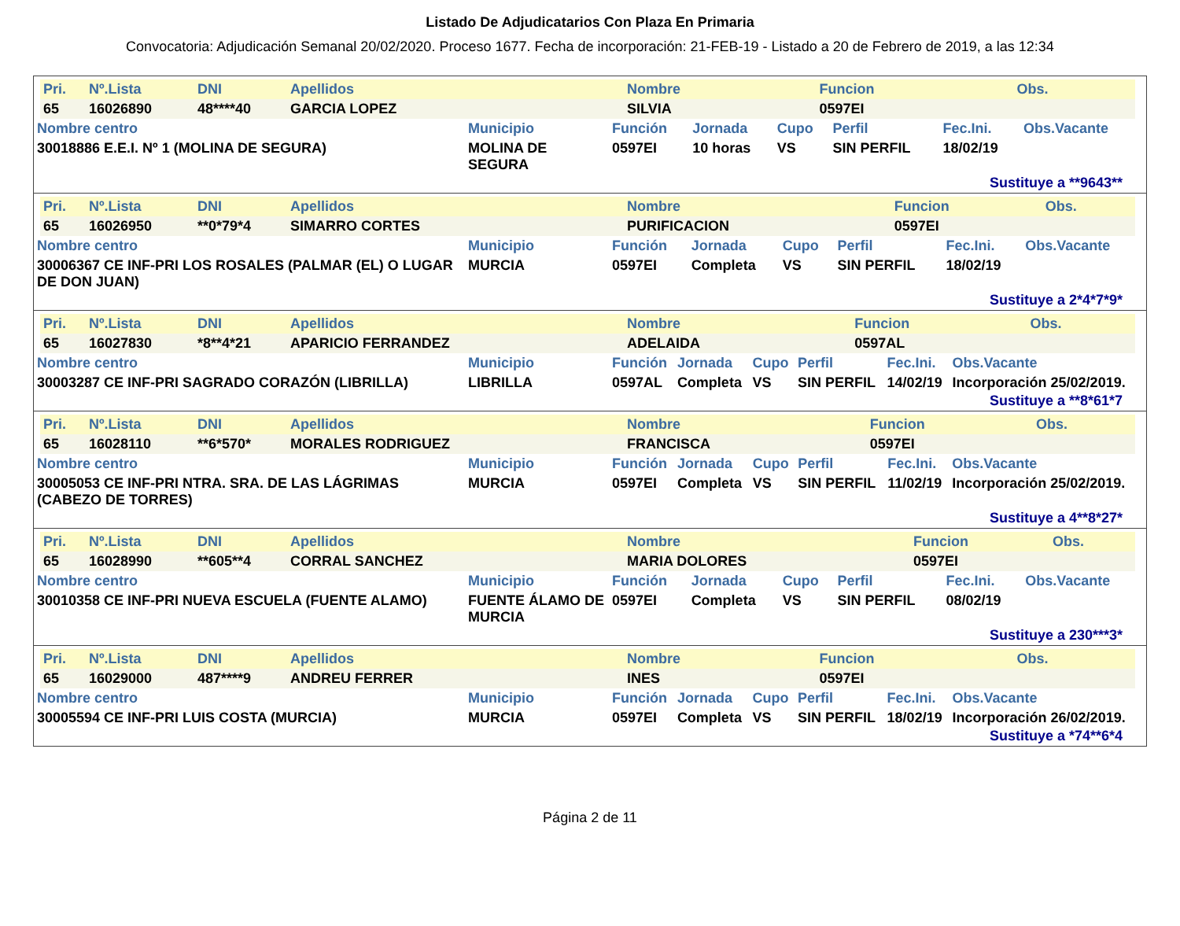Listado De Adjudicatarios Con Plaza En Primaria
Convocatoria: Adjudicación Semanal 20/02/2020. Proceso 1677. Fecha de incorporación: 21-FEB-19 - Listado a 20 de Febrero de 2019, a las 12:34
| Pri. | Nº.Lista | DNI | Apellidos | Nombre | Funcion | Obs. |
| --- | --- | --- | --- | --- | --- | --- |
| 65 | 16026890 | 48****40 | GARCIA LOPEZ | SILVIA | 0597EI | |
| Nombre centro | Municipio | Función | Jornada | Cupo | Perfil | Fec.Ini. | Obs.Vacante |
| --- | --- | --- | --- | --- | --- | --- | --- |
| 30018886 E.E.I. Nº 1 (MOLINA DE SEGURA) | MOLINA DE SEGURA | 0597EI | 10 horas | VS | SIN PERFIL | 18/02/19 | |
Sustituye a **9643**
| Pri. | Nº.Lista | DNI | Apellidos | Nombre | Funcion | Obs. |
| --- | --- | --- | --- | --- | --- | --- |
| 65 | 16026950 | **0*79*4 | SIMARRO CORTES | PURIFICACION | 0597EI | |
| Nombre centro | Municipio | Función | Jornada | Cupo | Perfil | Fec.Ini. | Obs.Vacante |
| --- | --- | --- | --- | --- | --- | --- | --- |
| 30006367 CE INF-PRI LOS ROSALES (PALMAR (EL) O LUGAR DE DON JUAN) | MURCIA | 0597EI | Completa | VS | SIN PERFIL | 18/02/19 | |
Sustituye a 2*4*7*9*
| Pri. | Nº.Lista | DNI | Apellidos | Nombre | Funcion | Obs. |
| --- | --- | --- | --- | --- | --- | --- |
| 65 | 16027830 | *8**4*21 | APARICIO FERRANDEZ | ADELAIDA | 0597AL | |
| Nombre centro | Municipio | Función | Jornada | Cupo | Perfil | Fec.Ini. | Obs.Vacante |
| --- | --- | --- | --- | --- | --- | --- | --- |
| 30003287 CE INF-PRI SAGRADO CORAZÓN (LIBRILLA) | LIBRILLA | 0597AL | Completa | VS | SIN PERFIL | 14/02/19 | Incorporación 25/02/2019. |
Sustituye a **8*61*7
| Pri. | Nº.Lista | DNI | Apellidos | Nombre | Funcion | Obs. |
| --- | --- | --- | --- | --- | --- | --- |
| 65 | 16028110 | **6*570* | MORALES RODRIGUEZ | FRANCISCA | 0597EI | |
| Nombre centro | Municipio | Función | Jornada | Cupo | Perfil | Fec.Ini. | Obs.Vacante |
| --- | --- | --- | --- | --- | --- | --- | --- |
| 30005053 CE INF-PRI NTRA. SRA. DE LAS LÁGRIMAS (CABEZO DE TORRES) | MURCIA | 0597EI | Completa | VS | SIN PERFIL | 11/02/19 | Incorporación 25/02/2019. |
Sustituye a 4**8*27*
| Pri. | Nº.Lista | DNI | Apellidos | Nombre | Funcion | Obs. |
| --- | --- | --- | --- | --- | --- | --- |
| 65 | 16028990 | **605**4 | CORRAL SANCHEZ | MARIA DOLORES | 0597EI | |
| Nombre centro | Municipio | Función | Jornada | Cupo | Perfil | Fec.Ini. | Obs.Vacante |
| --- | --- | --- | --- | --- | --- | --- | --- |
| 30010358 CE INF-PRI NUEVA ESCUELA (FUENTE ALAMO) | FUENTE ÁLAMO DE MURCIA | 0597EI | Completa | VS | SIN PERFIL | 08/02/19 | |
Sustituye a 230***3*
| Pri. | Nº.Lista | DNI | Apellidos | Nombre | Funcion | Obs. |
| --- | --- | --- | --- | --- | --- | --- |
| 65 | 16029000 | 487****9 | ANDREU FERRER | INES | 0597EI | |
| Nombre centro | Municipio | Función | Jornada | Cupo | Perfil | Fec.Ini. | Obs.Vacante |
| --- | --- | --- | --- | --- | --- | --- | --- |
| 30005594 CE INF-PRI LUIS COSTA (MURCIA) | MURCIA | 0597EI | Completa | VS | SIN PERFIL | 18/02/19 | Incorporación 26/02/2019. |
Sustituye a *74**6*4
Página 2 de 11